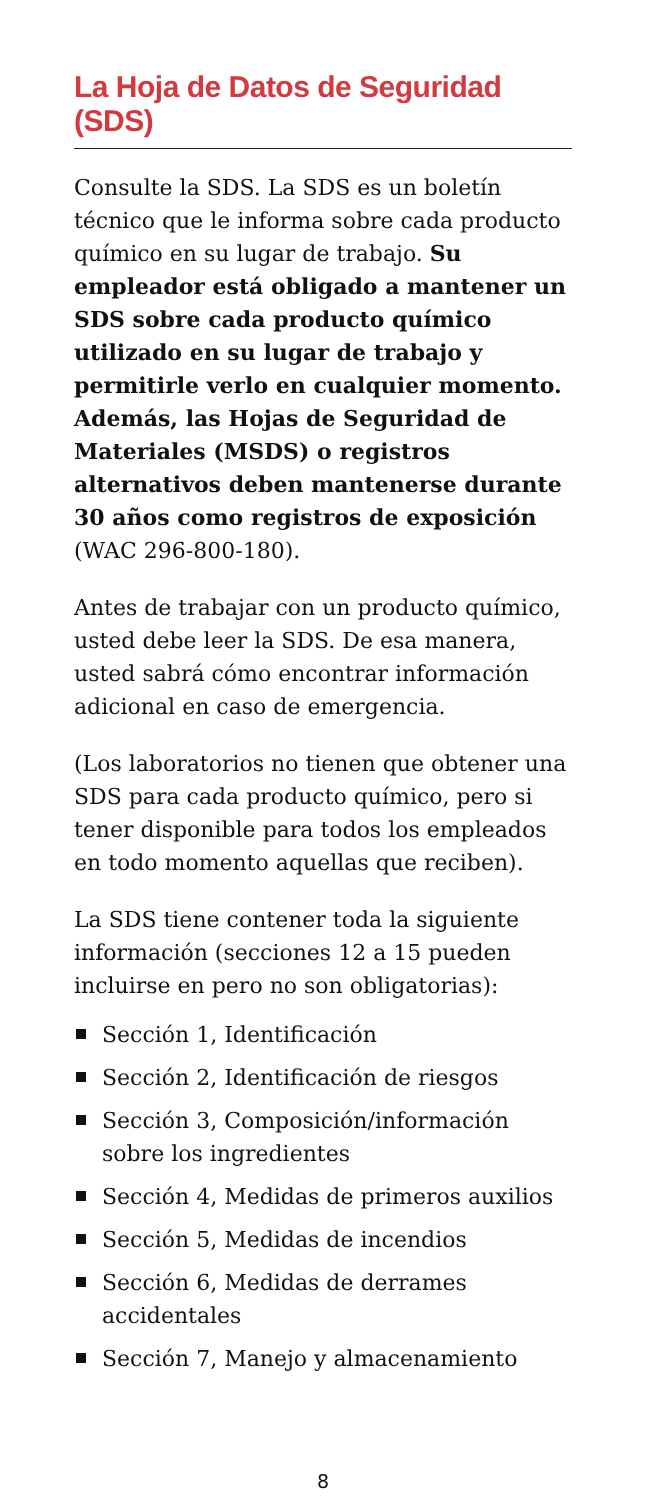La Hoja de Datos de Seguridad (SDS)
Consulte la SDS. La SDS es un boletín técnico que le informa sobre cada producto químico en su lugar de trabajo. Su empleador está obligado a mantener un SDS sobre cada producto químico utilizado en su lugar de trabajo y permitirle verlo en cualquier momento. Además, las Hojas de Seguridad de Materiales (MSDS) o registros alternativos deben mantenerse durante 30 años como registros de exposición (WAC 296-800-180).
Antes de trabajar con un producto químico, usted debe leer la SDS. De esa manera, usted sabrá cómo encontrar información adicional en caso de emergencia.
(Los laboratorios no tienen que obtener una SDS para cada producto químico, pero si tener disponible para todos los empleados en todo momento aquellas que reciben).
La SDS tiene contener toda la siguiente información (secciones 12 a 15 pueden incluirse en pero no son obligatorias):
Sección 1, Identificación
Sección 2, Identificación de riesgos
Sección 3, Composición/información sobre los ingredientes
Sección 4, Medidas de primeros auxilios
Sección 5, Medidas de incendios
Sección 6, Medidas de derrames accidentales
Sección 7, Manejo y almacenamiento
8